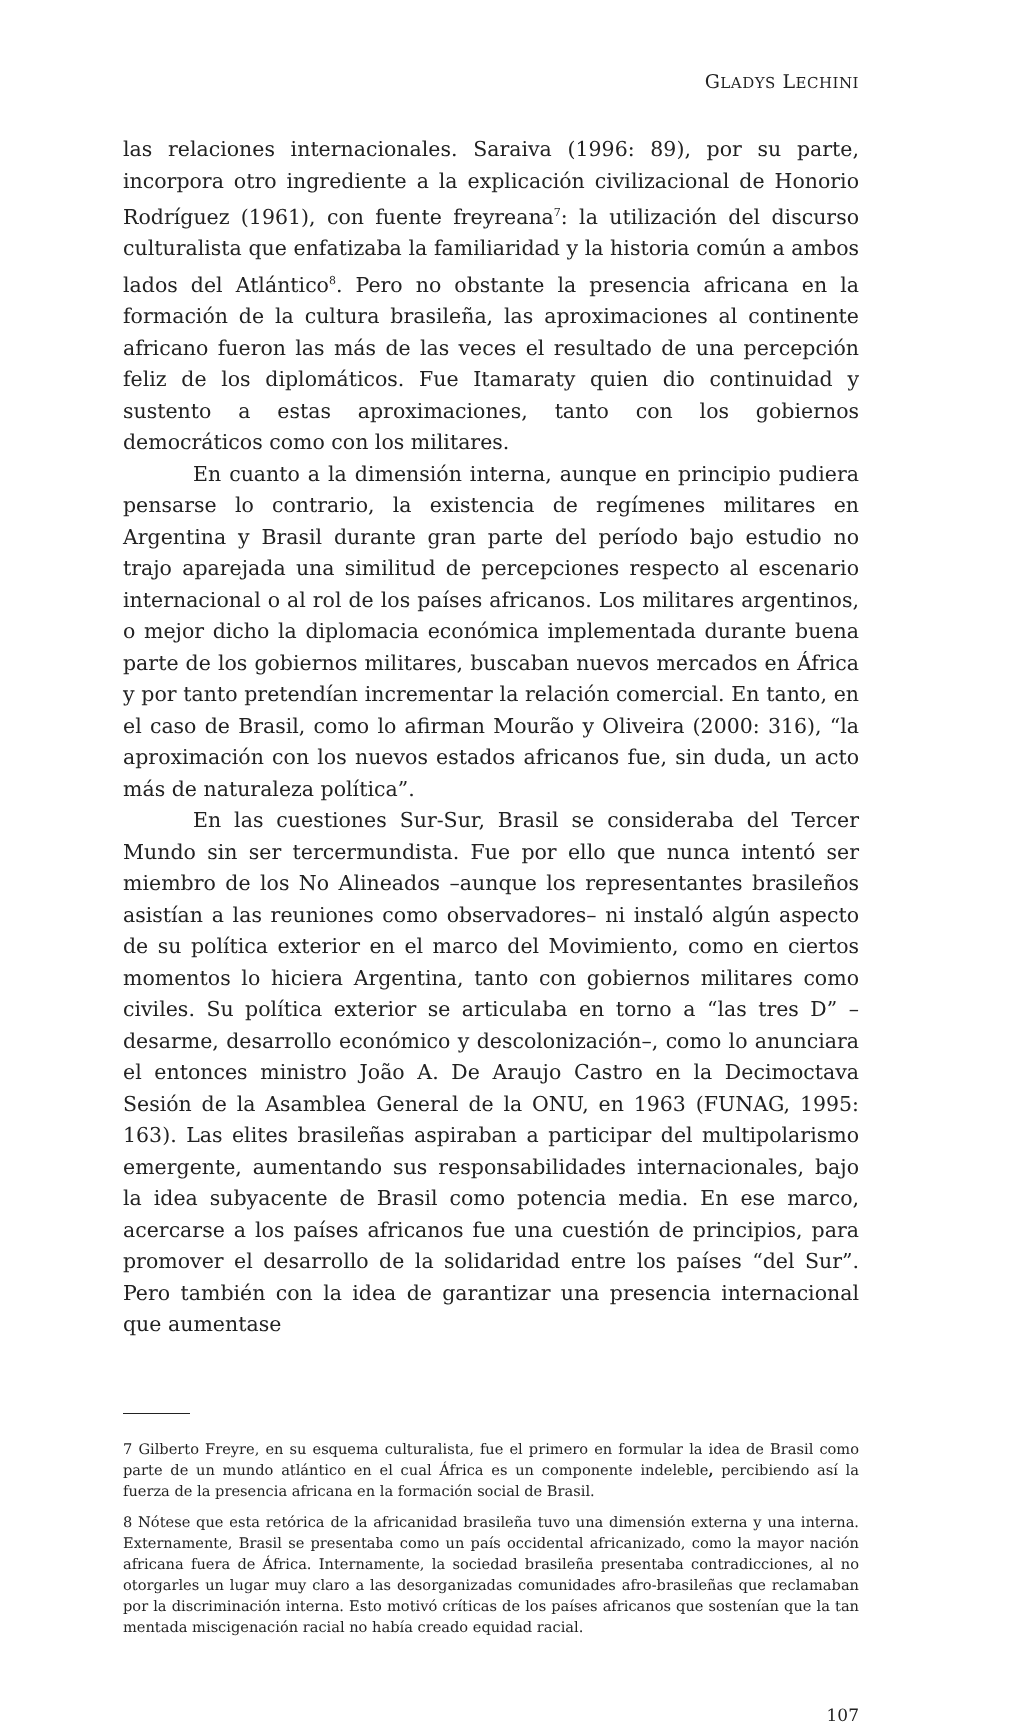GLADYS LECHINI
las relaciones internacionales. Saraiva (1996: 89), por su parte, incorpora otro ingrediente a la explicación civilizacional de Honorio Rodríguez (1961), con fuente freyreana<sup>7</sup>: la utilización del discurso culturalista que enfatizaba la familiaridad y la historia común a ambos lados del Atlántico<sup>8</sup>. Pero no obstante la presencia africana en la formación de la cultura brasileña, las aproximaciones al continente africano fueron las más de las veces el resultado de una percepción feliz de los diplomáticos. Fue Itamaraty quien dio continuidad y sustento a estas aproximaciones, tanto con los gobiernos democráticos como con los militares.
En cuanto a la dimensión interna, aunque en principio pudiera pensarse lo contrario, la existencia de regímenes militares en Argentina y Brasil durante gran parte del período bajo estudio no trajo aparejada una similitud de percepciones respecto al escenario internacional o al rol de los países africanos. Los militares argentinos, o mejor dicho la diplomacia económica implementada durante buena parte de los gobiernos militares, buscaban nuevos mercados en África y por tanto pretendían incrementar la relación comercial. En tanto, en el caso de Brasil, como lo afirman Mourão y Oliveira (2000: 316), “la aproximación con los nuevos estados africanos fue, sin duda, un acto más de naturaleza política”.
En las cuestiones Sur-Sur, Brasil se consideraba del Tercer Mundo sin ser tercermundista. Fue por ello que nunca intentó ser miembro de los No Alineados –aunque los representantes brasileños asistían a las reuniones como observadores– ni instaló algún aspecto de su política exterior en el marco del Movimiento, como en ciertos momentos lo hiciera Argentina, tanto con gobiernos militares como civiles. Su política exterior se articulaba en torno a “las tres D” –desarme, desarrollo económico y descolonización–, como lo anunciara el entonces ministro João A. De Araujo Castro en la Decimoctava Sesión de la Asamblea General de la ONU, en 1963 (FUNAG, 1995: 163). Las elites brasileñas aspiraban a participar del multipolarismo emergente, aumentando sus responsabilidades internacionales, bajo la idea subyacente de Brasil como potencia media. En ese marco, acercarse a los países africanos fue una cuestión de principios, para promover el desarrollo de la solidaridad entre los países “del Sur”. Pero también con la idea de garantizar una presencia internacional que aumentase
7 Gilberto Freyre, en su esquema culturalista, fue el primero en formular la idea de Brasil como parte de un mundo atlántico en el cual África es un componente indeleble, percibiendo así la fuerza de la presencia africana en la formación social de Brasil.
8 Nótese que esta retórica de la africanidad brasileña tuvo una dimensión externa y una interna. Externamente, Brasil se presentaba como un país occidental africanizado, como la mayor nación africana fuera de África. Internamente, la sociedad brasileña presentaba contradicciones, al no otorgarles un lugar muy claro a las desorganizadas comunidades afro-brasileñas que reclamaban por la discriminación interna. Esto motivó críticas de los países africanos que sostenían que la tan mentada miscigenación racial no había creado equidad racial.
107